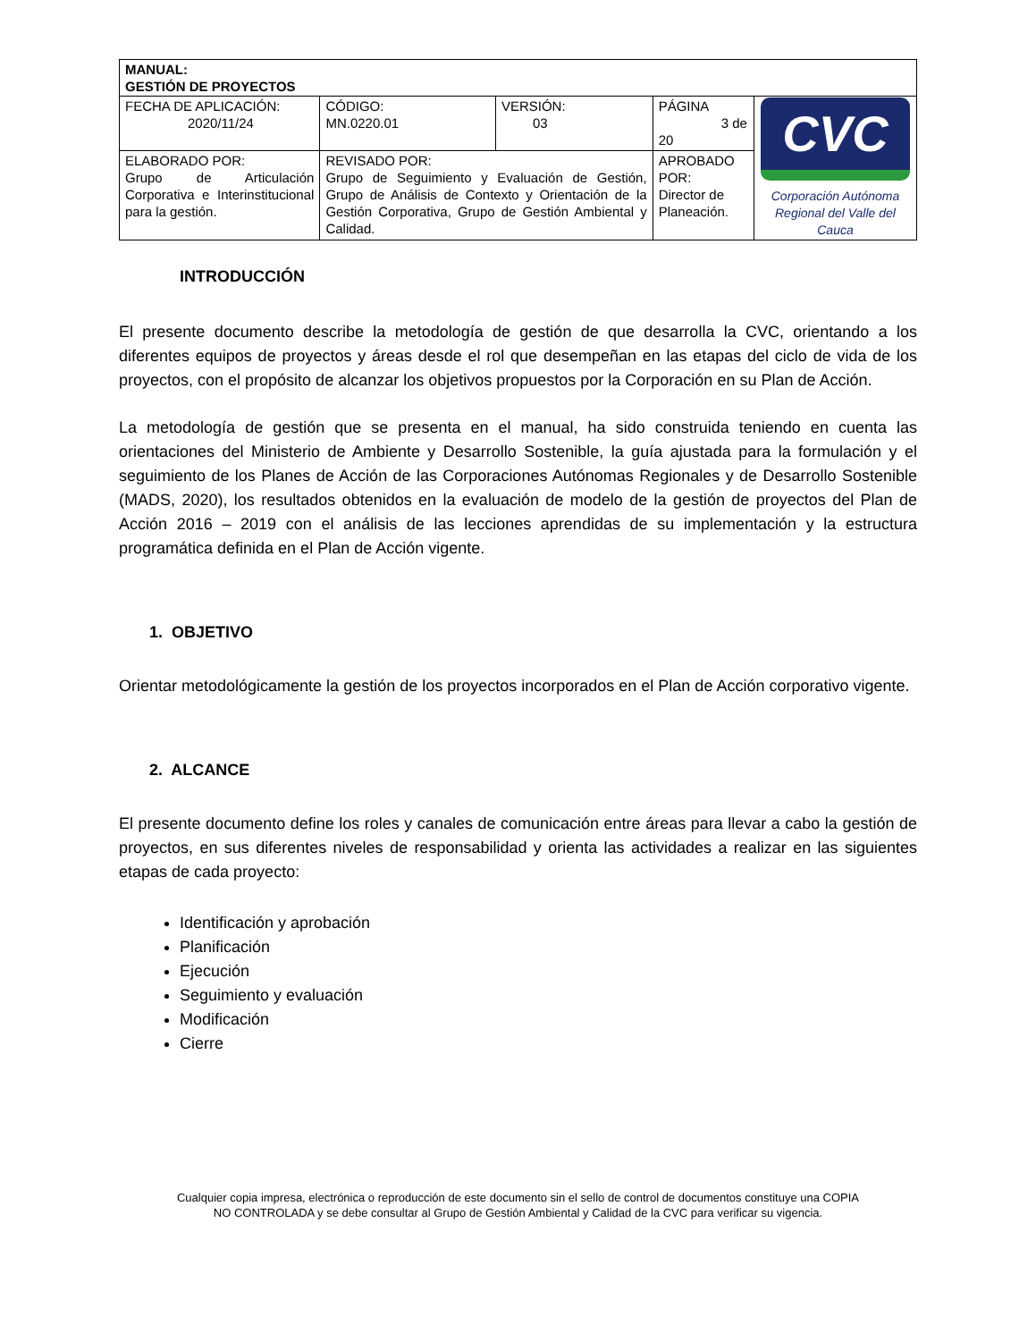| MANUAL: GESTIÓN DE PROYECTOS | | | | |
| FECHA DE APLICACIÓN: 2020/11/24 | CÓDIGO: MN.0220.01 | VERSIÓN: 03 | PÁGINA 3 de 20 | CVC Corporación Autónoma Regional del Valle del Cauca |
| ELABORADO POR: Grupo de Articulación Corporativa e Interinstitucional para la gestión. | REVISADO POR: Grupo de Seguimiento y Evaluación de Gestión, Grupo de Análisis de Contexto y Orientación de la Gestión Corporativa, Grupo de Gestión Ambiental y Calidad. | | APROBADO POR: Director de Planeación. | |
INTRODUCCIÓN
El presente documento describe la metodología de gestión de que desarrolla la CVC, orientando a los diferentes equipos de proyectos y áreas desde el rol que desempeñan en las etapas del ciclo de vida de los proyectos, con el propósito de alcanzar los objetivos propuestos por la Corporación en su Plan de Acción.
La metodología de gestión que se presenta en el manual, ha sido construida teniendo en cuenta las orientaciones del Ministerio de Ambiente y Desarrollo Sostenible, la guía ajustada para la formulación y el seguimiento de los Planes de Acción de las Corporaciones Autónomas Regionales y de Desarrollo Sostenible (MADS, 2020), los resultados obtenidos en la evaluación de modelo de la gestión de proyectos del Plan de Acción 2016 – 2019 con el análisis de las lecciones aprendidas de su implementación y la estructura programática definida en el Plan de Acción vigente.
1. OBJETIVO
Orientar metodológicamente la gestión de los proyectos incorporados en el Plan de Acción corporativo vigente.
2. ALCANCE
El presente documento define los roles y canales de comunicación entre áreas para llevar a cabo la gestión de proyectos, en sus diferentes niveles de responsabilidad y orienta las actividades a realizar en las siguientes etapas de cada proyecto:
Identificación y aprobación
Planificación
Ejecución
Seguimiento y evaluación
Modificación
Cierre
Cualquier copia impresa, electrónica o reproducción de este documento sin el sello de control de documentos constituye una COPIA
NO CONTROLADA y se debe consultar al Grupo de Gestión Ambiental y Calidad de la CVC para verificar su vigencia.